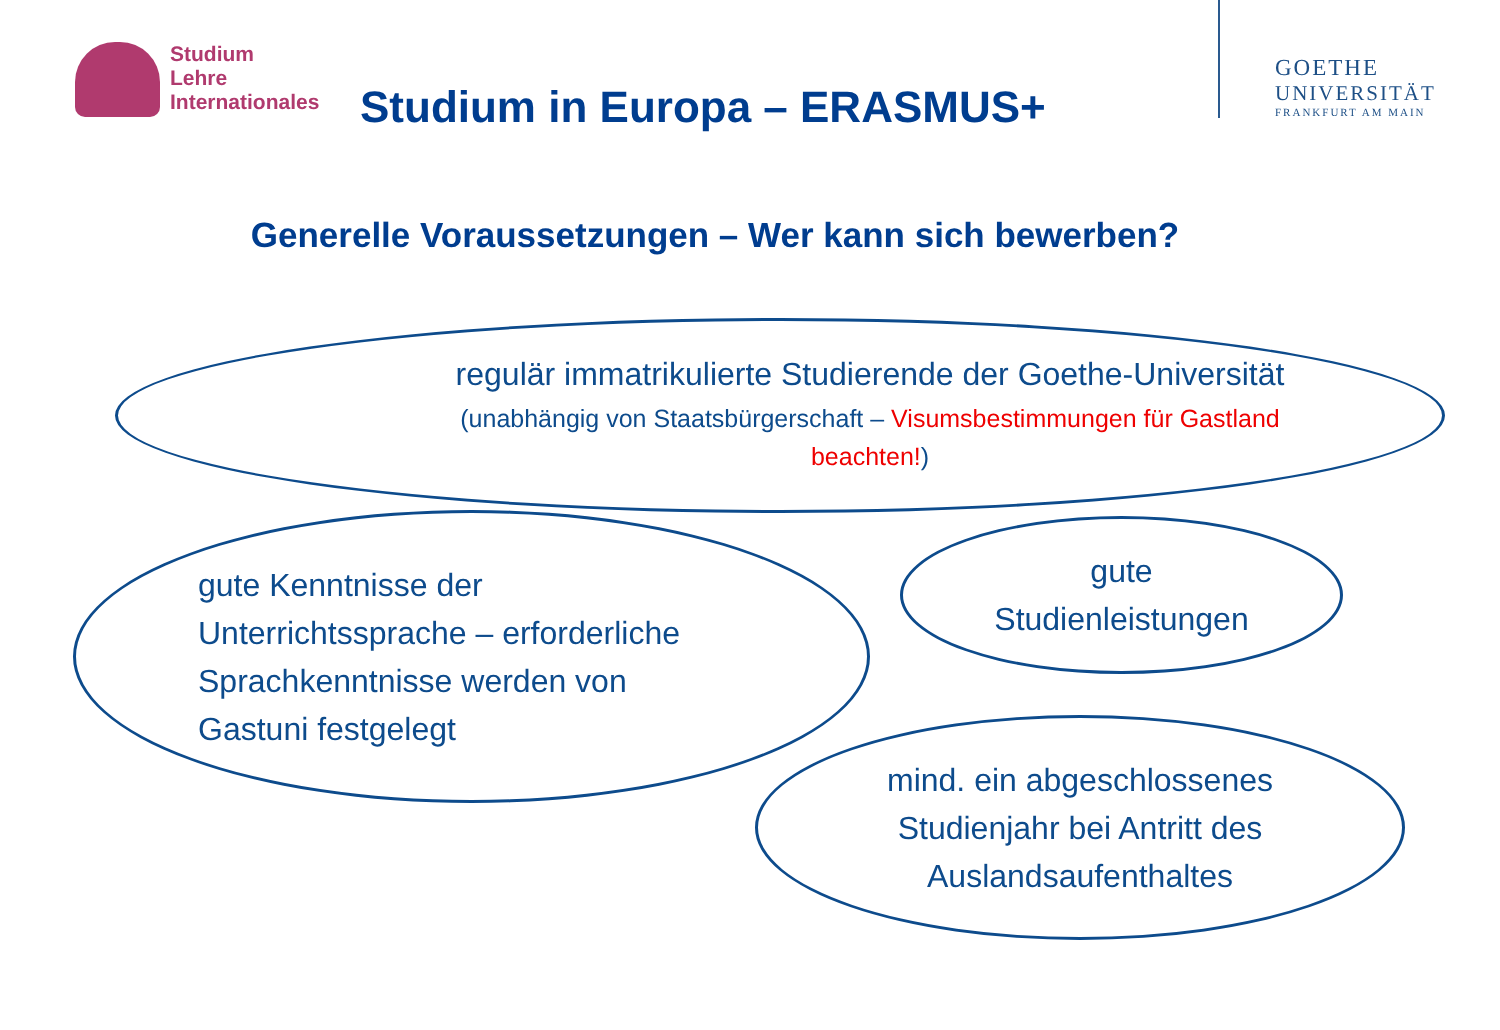Studium
Lehre
Internationales
Studium in Europa – ERASMUS+
GOETHE
UNIVERSITÄT
FRANKFURT AM MAIN
Generelle Voraussetzungen – Wer kann sich bewerben?
regulär immatrikulierte Studierende der Goethe-Universität
(unabhängig von Staatsbürgerschaft – Visumsbestimmungen für Gastland
beachten!)
gute Kenntnisse der
Unterrichtssprache – erforderliche
Sprachkenntnisse werden von
Gastuni festgelegt
gute
Studienleistungen
mind. ein abgeschlossenes
Studienjahr bei Antritt des
Auslandsaufenthaltes